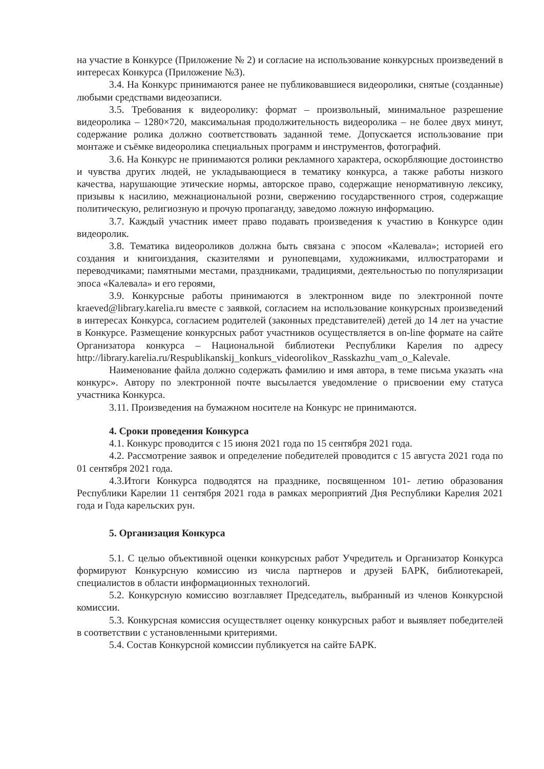на участие в Конкурсе (Приложение № 2) и согласие на использование конкурсных произведений в интересах Конкурса (Приложение №3).
3.4. На Конкурс принимаются ранее не публиковавшиеся видеоролики, снятые (созданные) любыми средствами видеозаписи.
3.5. Требования к видеоролику: формат – произвольный, минимальное разрешение видеоролика – 1280×720, максимальная продолжительность видеоролика – не более двух минут, содержание ролика должно соответствовать заданной теме. Допускается использование при монтаже и съёмке видеоролика специальных программ и инструментов, фотографий.
3.6. На Конкурс не принимаются ролики рекламного характера, оскорбляющие достоинство и чувства других людей, не укладывающиеся в тематику конкурса, а также работы низкого качества, нарушающие этические нормы, авторское право, содержащие ненормативную лексику, призывы к насилию, межнациональной розни, свержению государственного строя, содержащие политическую, религиозную и прочую пропаганду, заведомо ложную информацию.
3.7. Каждый участник имеет право подавать произведения к участию в Конкурсе один видеоролик.
3.8. Тематика видеороликов должна быть связана с эпосом «Калевала»; историей его создания и книгоиздания, сказителями и рунопевцами, художниками, иллюстраторами и переводчиками; памятными местами, праздниками, традициями, деятельностью по популяризации эпоса «Калевала» и его героями,
3.9. Конкурсные работы принимаются в электронном виде по электронной почте kraeved@library.karelia.ru вместе с заявкой, согласием на использование конкурсных произведений в интересах Конкурса, согласием родителей (законных представителей) детей до 14 лет на участие в Конкурсе. Размещение конкурсных работ участников осуществляется в on-line формате на сайте Организатора конкурса – Национальной библиотеки Республики Карелия по адресу http://library.karelia.ru/Respublikanskij_konkurs_videorolikov_Rasskazhu_vam_o_Kalevale.
Наименование файла должно содержать фамилию и имя автора, в теме письма указать «на конкурс». Автору по электронной почте высылается уведомление о присвоении ему статуса участника Конкурса.
3.11. Произведения на бумажном носителе на Конкурс не принимаются.
4. Сроки проведения Конкурса
4.1. Конкурс проводится с 15 июня 2021 года по 15 сентября 2021 года.
4.2. Рассмотрение заявок и определение победителей проводится с 15 августа 2021 года по 01 сентября 2021 года.
4.3.Итоги Конкурса подводятся на празднике, посвященном 101- летию образования Республики Карелии 11 сентября 2021 года в рамках мероприятий Дня Республики Карелия 2021 года и Года карельских рун.
5. Организация Конкурса
5.1. С целью объективной оценки конкурсных работ Учредитель и Организатор Конкурса формируют Конкурсную комиссию из числа партнеров и друзей БАРК, библиотекарей, специалистов в области информационных технологий.
5.2. Конкурсную комиссию возглавляет Председатель, выбранный из членов Конкурсной комиссии.
5.3. Конкурсная комиссия осуществляет оценку конкурсных работ и выявляет победителей в соответствии с установленными критериями.
5.4. Состав Конкурсной комиссии публикуется на сайте БАРК.